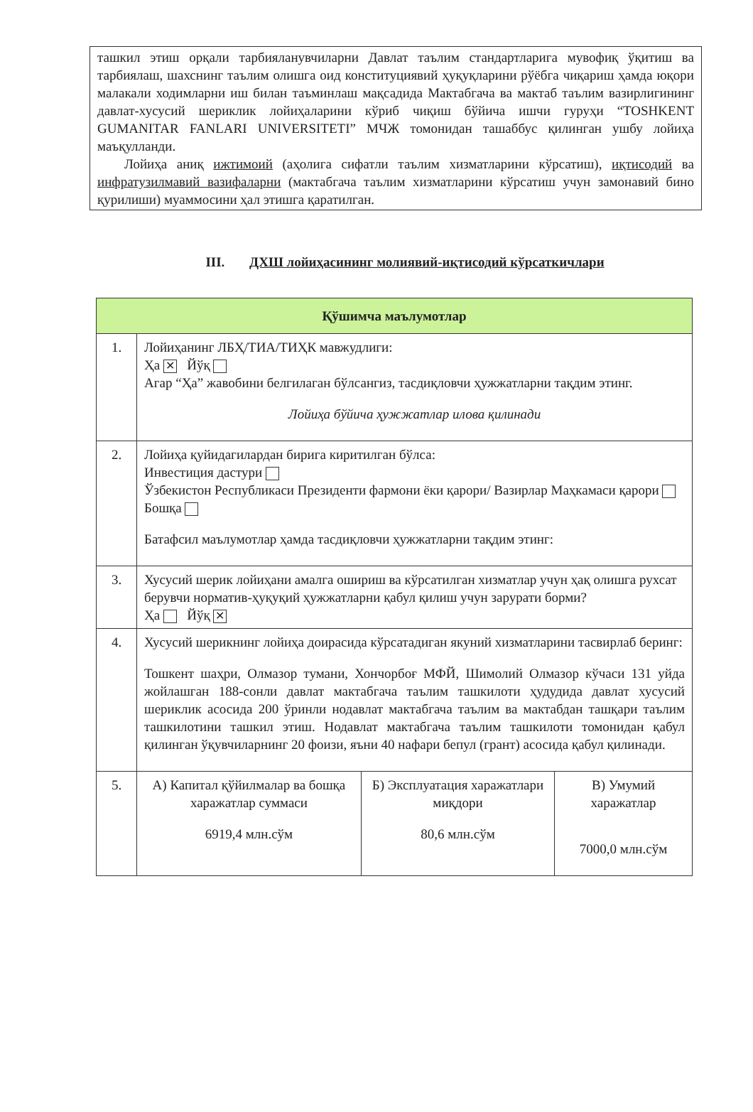ташкил этиш орқали тарбияланувчиларни Давлат таълим стандартларига мувофиқ ўқитиш ва тарбиялаш, шахснинг таълим олишга оид конституциявий ҳуқуқларини рўёбга чиқариш ҳамда юқори малакали ходимларни иш билан таъминлаш мақсадида Мактабгача ва мактаб таълим вазирлигининг давлат-хусусий шериклик лойиҳаларини кўриб чиқиш бўйича ишчи гуруҳи “TOSHKENT GUMANITAR FANLARI UNIVERSITETI” МЧЖ томонидан ташаббус қилинган ушбу лойиҳа маъқулланди.
Лойиҳа аниқ ижтимоий (аҳолига сифатли таълим хизматларини кўрсатиш), иқтисодий ва инфратузилмавий вазифаларни (мактабгача таълим хизматларини кўрсатиш учун замонавий бино қурилиши) муаммосини ҳал этишга қаратилган.
III. ДХШ лойиҳасининг молиявий-иқтисодий кўрсаткичлари
| Қўшимча маълумотлар | | | |
| --- | --- | --- | --- |
| 1. | Лойиҳанинг ЛБҲ/ТИА/ТИҲК мавжудлиги: Ҳа ✕ Йўқ Агар “Ҳа” жавобини белгилаган бўлсангиз, тасдиқловчи ҳужжатларни тақдим этинг. Лойиҳа бўйича ҳужжатлар илова қилинади | | |
| 2. | Лойиҳа қуйидагилардан бирига киритилган бўлса: Инвестиция дастури Ўзбекистон Республикаси Президенти фармони ёки қарори/ Вазирлар Маҳкамаси қарори Бошқа Батафсил маълумотлар ҳамда тасдиқловчи ҳужжатларни тақдим этинг: | | |
| 3. | Хусусий шерик лойиҳани амалга ошириш ва кўрсатилган хизматлар учун ҳақ олишга рухсат берувчи норматив-ҳуқуқий ҳужжатларни қабул қилиш учун зарурати борми? Ҳа Йўқ ✕ | | |
| 4. | Хусусий шерикнинг лойиҳа доирасида кўрсатадиган якуний хизматларини тасвирлаб беринг: Тошкент шаҳри, Олмазор тумани, Хончорбоғ МФЙ, Шимолий Олмазор кўчаси 131 уйда жойлашган 188-сонли давлат мактабгача таълим ташкилоти ҳудудида давлат хусусий шериклик асосида 200 ўринли нодавлат мактабгача таълим ва мактабдан ташқари таълим ташкилотини ташкил этиш. Нодавлат мактабгача таълим ташкилоти томонидан қабул қилинган ўқувчиларнинг 20 фоизи, яъни 40 нафари бепул (грант) асосида қабул қилинади. | | |
| 5. | А) Капитал қўйилмалар ва бошқа харажатлар суммаси 6919,4 млн.сўм | Б) Эксплуатация харажатлари миқдори 80,6 млн.сўм | В) Умумий харажатлар 7000,0 млн.сўм |